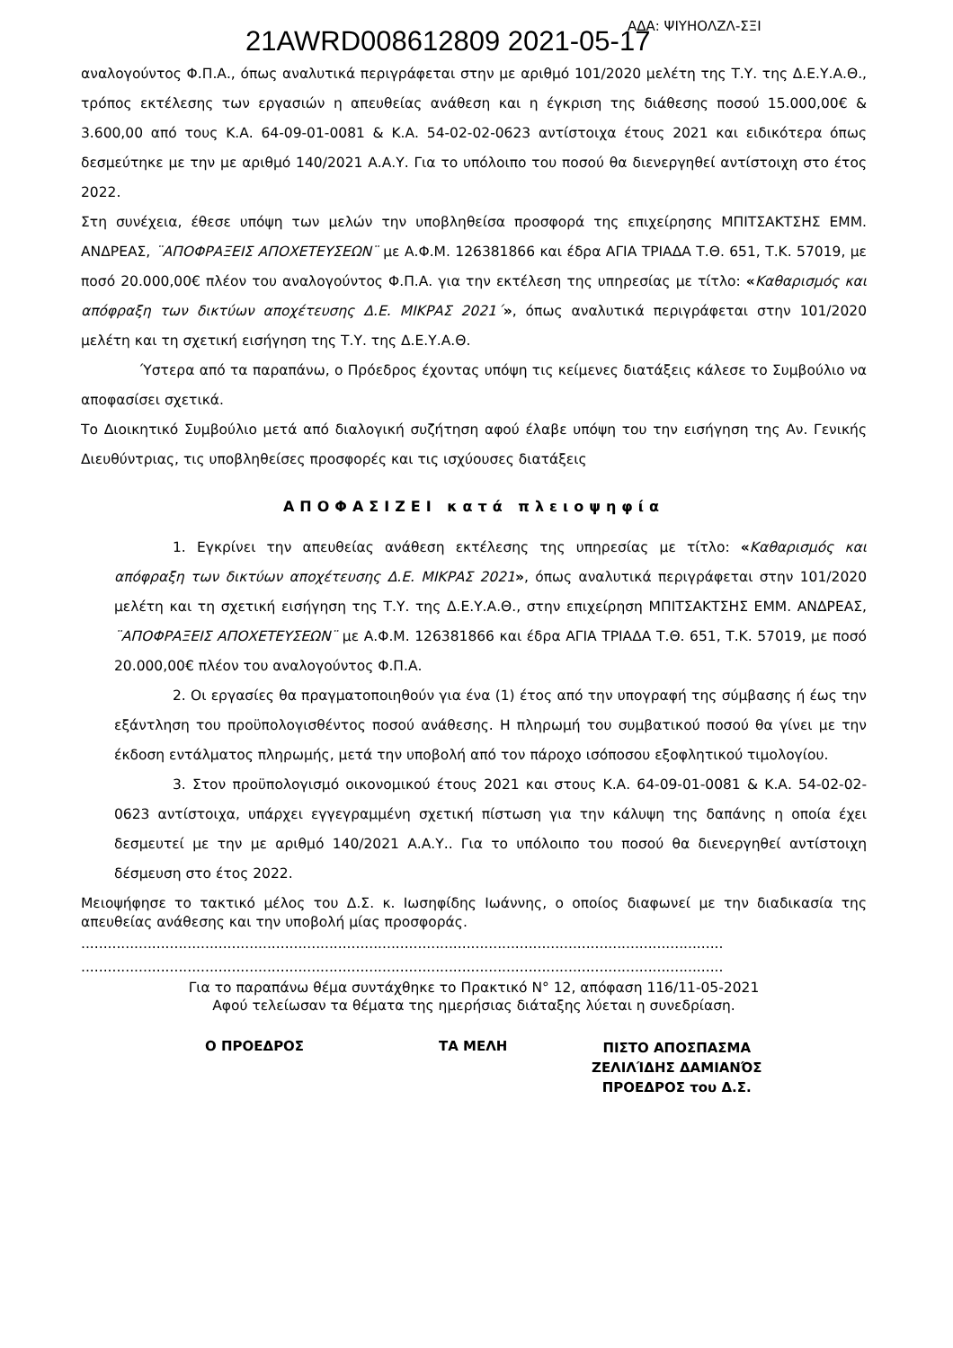21AWRD008612809 2021-05-17 ΑΔΑ: ΨΙΥΗΟΛΖΛ-ΣΞΙ
αναλογούντος Φ.Π.Α., όπως αναλυτικά περιγράφεται στην με αριθμό 101/2020 μελέτη της Τ.Υ. της Δ.Ε.Υ.Α.Θ., τρόπος εκτέλεσης των εργασιών η απευθείας ανάθεση και η έγκριση της διάθεσης ποσού 15.000,00€ & 3.600,00 από τους Κ.Α. 64-09-01-0081 & Κ.Α. 54-02-02-0623 αντίστοιχα έτους 2021 και ειδικότερα όπως δεσμεύτηκε με την με αριθμό 140/2021 Α.Α.Υ. Για το υπόλοιπο του ποσού θα διενεργηθεί αντίστοιχη στο έτος 2022.
Στη συνέχεια, έθεσε υπόψη των μελών την υποβληθείσα προσφορά της επιχείρησης ΜΠΙΤΣΑΚΤΣΗΣ ΕΜΜ. ΑΝΔΡΕΑΣ, ¨ΑΠΟΦΡΑΞΕΙΣ ΑΠΟΧΕΤΕΥΣΕΩΝ¨ με Α.Φ.Μ. 126381866 και έδρα ΑΓΙΑ ΤΡΙΑΔΑ Τ.Θ. 651, Τ.Κ. 57019, με ποσό 20.000,00€ πλέον του αναλογούντος Φ.Π.Α. για την εκτέλεση της υπηρεσίας με τίτλο: «Καθαρισμός και απόφραξη των δικτύων αποχέτευσης Δ.Ε. ΜΙΚΡΑΣ 2021΄», όπως αναλυτικά περιγράφεται στην 101/2020 μελέτη και τη σχετική εισήγηση της Τ.Υ. της Δ.Ε.Υ.Α.Θ.
Ύστερα από τα παραπάνω, ο Πρόεδρος έχοντας υπόψη τις κείμενες διατάξεις κάλεσε το Συμβούλιο να αποφασίσει σχετικά.
Το Διοικητικό Συμβούλιο μετά από διαλογική συζήτηση αφού έλαβε υπόψη του την εισήγηση της Αν. Γενικής Διευθύντριας, τις υποβληθείσες προσφορές και τις ισχύουσες διατάξεις
ΑΠΟΦΑΣΙΖΕΙ κατά πλειοψηφία
1. Εγκρίνει την απευθείας ανάθεση εκτέλεσης της υπηρεσίας με τίτλο: «Καθαρισμός και απόφραξη των δικτύων αποχέτευσης Δ.Ε. ΜΙΚΡΑΣ 2021», όπως αναλυτικά περιγράφεται στην 101/2020 μελέτη και τη σχετική εισήγηση της Τ.Υ. της Δ.Ε.Υ.Α.Θ., στην επιχείρηση ΜΠΙΤΣΑΚΤΣΗΣ ΕΜΜ. ΑΝΔΡΕΑΣ, ¨ΑΠΟΦΡΑΞΕΙΣ ΑΠΟΧΕΤΕΥΣΕΩΝ¨ με Α.Φ.Μ. 126381866 και έδρα ΑΓΙΑ ΤΡΙΑΔΑ Τ.Θ. 651, Τ.Κ. 57019, με ποσό 20.000,00€ πλέον του αναλογούντος Φ.Π.Α.
2. Οι εργασίες θα πραγματοποιηθούν για ένα (1) έτος από την υπογραφή της σύμβασης ή έως την εξάντληση του προϋπολογισθέντος ποσού ανάθεσης. Η πληρωμή του συμβατικού ποσού θα γίνει με την έκδοση εντάλματος πληρωμής, μετά την υποβολή από τον πάροχο ισόποσου εξοφλητικού τιμολογίου.
3. Στον προϋπολογισμό οικονομικού έτους 2021 και στους Κ.Α. 64-09-01-0081 & Κ.Α. 54-02-02-0623 αντίστοιχα, υπάρχει εγγεγραμμένη σχετική πίστωση για την κάλυψη της δαπάνης η οποία έχει δεσμευτεί με την με αριθμό 140/2021 Α.Α.Υ.. Για το υπόλοιπο του ποσού θα διενεργηθεί αντίστοιχη δέσμευση στο έτος 2022.
Μειοψήφησε το τακτικό μέλος του Δ.Σ. κ. Ιωσηφίδης Ιωάννης, ο οποίος διαφωνεί με την διαδικασία της απευθείας ανάθεσης και την υποβολή μίας προσφοράς.
.................................................................................................................................................
.................................................................................................................................................
Για το παραπάνω θέμα συντάχθηκε το Πρακτικό Ν° 12, απόφαση 116/11-05-2021
Αφού τελείωσαν τα θέματα της ημερήσιας διάταξης λύεται η συνεδρίαση.
Ο ΠΡΟΕΔΡΟΣ ΤΑ ΜΕΛΗ
ΠΙΣΤΟ ΑΠΟΣΠΑΣΜΑ
ΖΕΛΙΛΊΔΗΣ ΔΑΜΙΑΝΌΣ
ΠΡΟΕΔΡΟΣ του Δ.Σ.